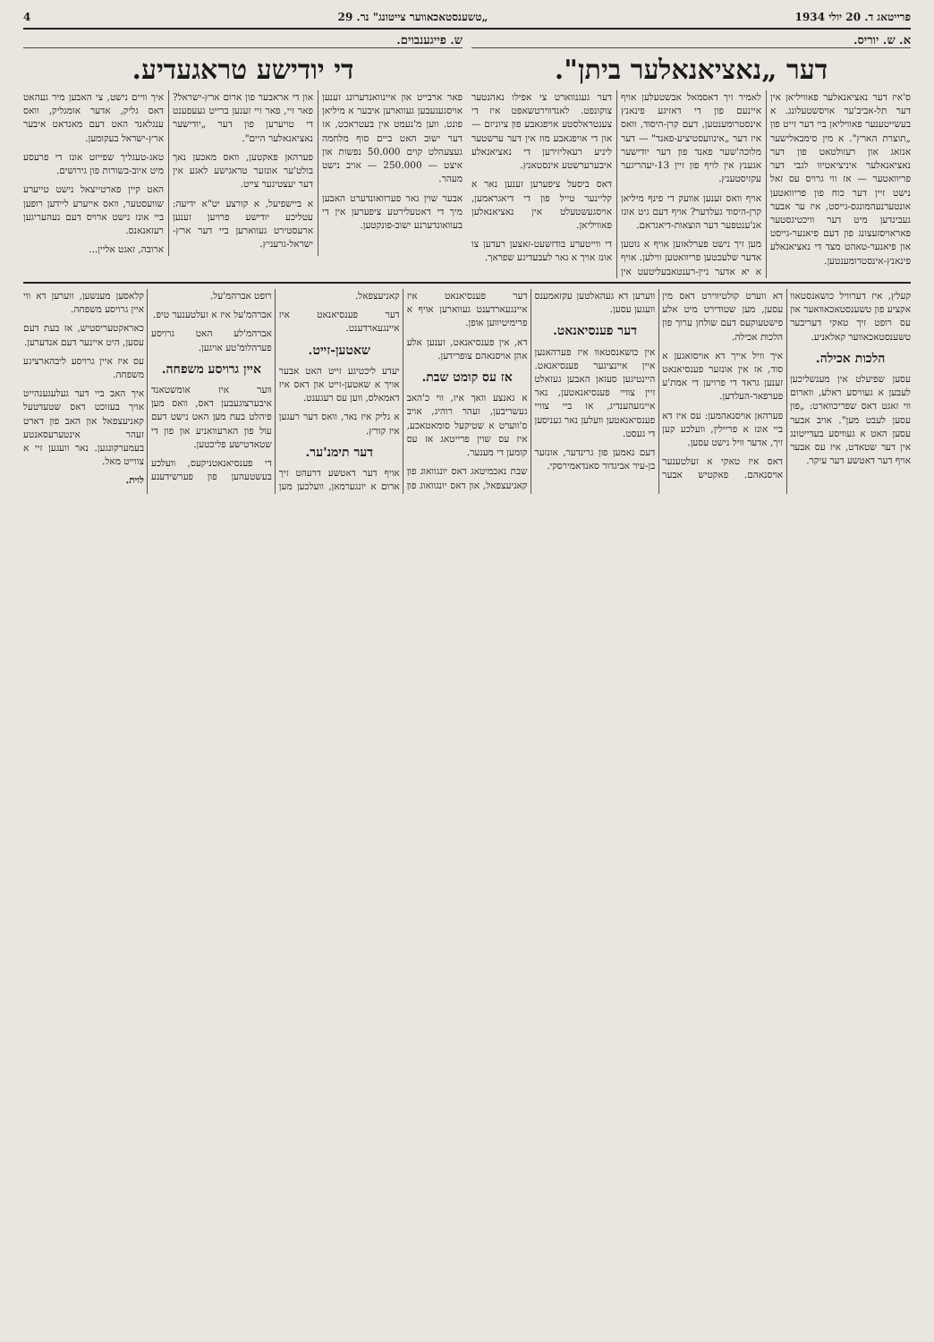פרייטאג ד. 20 יולי 1934 „טשענסטאכאווער צייטונג" נר. 29 4
א. ש. יוריס.
דער „נאציאנאלער ביתן".
ס'איז דער נאציאנאלער פאוויליאן אין דער תל-אביב'ער אויסשטעלונג. א בעשייטענער פאוויליאן ביי דער זייט פון „תוצרת הארץ". א מין סימבאלישער אנזאג און רעזולטאט פון דער נאציאנאלער איניציאטיוו לגבי דער פריוואטער — אז ווי גרויס עס זאל נישט זיין דער כוח פון פריוואטען אונטערנעהמונגס-גייסט, איז ער אבער געבינדען מיט דער וויכטיגסטער פאראויסזעצונג פון דעם פיאנער-גייסט און פיאנער-טאהט מצד די נאציאנאלע פינאנץ-אינסטרומענטען.
לאמיר זיך דאסמאל אבשטעלען אויף איינעם פון די דאזיגע פינאנץ אינסטרומענטען, דעם קרן-היסוד, וואס איז דער „אינוועסטיציע-פאנד" — דער מלוכה'שער פאנד פון דער יודישער אגענץ אין לויף פון זיין 13-יעהריגער עקזיסטענץ.
אויף וואס זענען אוועק די פינף מיליאן קרן-היסוד געלדער? אויף דעם גיט אונז אנ'ענטפער דער הוצאות-דיאגראם.
מען זיך נישט פערלאזען אויף א גוטען אדער שלעכטען פריוואטען ווילען. אויף א יא אדער ניין-רענטאבעליטעט אין דער געגנווארט צי אפילו נאהנטער צוקונפט. לאנדווירטשאפט איז די צענטראלסטע אויפגאבע פון ציוניזם — און די אויפגאבע מוז אין דער ערשטער ליניע רעאליזירען די נאציאנאלע איבערערשטע אינסטאנץ.
דאס ביסעל ציפערען זענען נאר א קליינער טייל פון די דיאגראמען, אויסגעשטעלט אין נאציאנאלען פאוויליאן.
די ווייטערע בודזשעט-זאצען רעדען צו אונז אויך א גאר לעבעדיגע שפראך.
ש. פייגענבוים.
די יודישע טראגעדיע.
פאר ארבייט און איינוואנדערונג זענען אויסגעגעבען געווארען איבער א מיליאן פונט. ווען מ'נעמט אין בעטראכט, אז דער ישוב האט ביים סוף מלחמה געצעהלט קוים 50.000 נפשות און איצט — 250.000 — אויב נישט מעהר.
אבער שוין גאר פערוואונדערט האבען מיך די דאטעלירטע ציפערען אין די בעוואונדערנע ישוב-פונקטען.
און די אראבער פון ארום ארץ-ישראל? פאר זיי, פאר זיי זענען ברייט געעפענט די טויערען פון דער „יודישער נאציאנאלער היים".
פערהאן פאקטען, וואס מאכען נאך בולט'ער אונזער טראגישע לאגע אין דער יעצטיגער צייט.
א ביישפיעל, א קורצע יט"א ידיעה: עטליכע יודישע פרויען זענען ארעסטירט געווארען ביי דער ארץ-ישראל-גרעניץ.
איך וויים נישט, צי האבען מיר געהאט דאס גליק, אדער אומגליק, וואס ענגלאנד האט דעם מאנדאט איבער ארץ-ישראל בעקומען.
טאג-טעגליך שפייזט אונז די פרעסע מיט איוב-בשורות פון גירושים.
האט קיין פארטייצאל נישט טייערע שוועסטער, וואס אייערע ליידען רופען ביי אונז נישט ארויס דעם נעהעריגען רעזאנאנס.
ארובה, זאגט אליין...
קעלץ, איז דערוויל כושאנסטאוו אקציע פון טשענסטאכאוואער און עס רופט זיך טאקי דעריבער טשענסטאכאווער קאלאניע.
הלכות אכילה.
עסען שפיעלט אין מענשליכען לעבען א געוויסע ראלע, ווארום ווי זאגט דאס שפריכווארט: „פון עסען לעבט מען". אויב אבער עסען האט א געוויסע בעדייטונג אין דער שטאדט, איז עס אבער אויף דער דאטשע דער עיקר.
דא ווערט קולטיווירט דאס מין עסען, מען שטודירט מיט אלע פישטעוקעס דעם שולחן ערוך פון הלכות אכילה.
איך וויל אייך דא אויסזאגען א סוד, אז אין אונזער פענסיאנאט זענען גראד די פרויען די אמת'ע פערפאר-העלדען.
פערהאן אויסנאהמען: עס איז דא ביי אונז א פריילין, וועלכע קען זיך, אדער וויל נישט עסען.
דאס איז טאקי א זעלטענער אויסנאהם. פאקטיש אבער ווערען דא געהאלטען עקזאמענס וועגען עסען.
דער פענסיאנאט.
אין כושאנסטאוו איז פערהאנען איין איינציגער פענסיאנאט. היינטיגען סעזאן האבען געזאלט זיין צוויי פענסיאנאטען, נאר איינזעהענדיג, אז ביי צוויי פענסיאנאטען וועלען נאר געניסען די געסט.
דעם נאמען פון גרינדער, אונזער בן-עיר אביגדור סאנדאמירסקי.
דער פענסיאנאט איז איינגעארדענט געווארען אויף א פרימיטיווען אופן.
דא, אין פענסיאנאט, זענען אלע אהן אויסנאהם צופרידען.
אז עס קומט שבת.
א גאנצע וואך איז, ווי כ'האב געשריבען, זעהר רוהיג, אויב ס'ווערט א שטיקעל סומאטאכע, איז עס שוין פרייטאג אז עס קומען די מענער.
שבת נאכמיטאג דאס יונגוואוג פון קאניעצפאל, און דאס יונגוואוג פון קאניעצפאל.
דער פענסיאנאט איז איינגעארדענט.
שאטען-זייט.
יעדע ליכטיגע זייט האט אבער אויך א שאטען-זייט און דאס איז דאמאלס, ווען עס רעגענט.
א גליק איז נאר, וואס דער רעגען איז קורץ.
דער תימנ'ער.
אויף דער דאטשע דרעהט זיך ארום א יונגערמאן, וועלכען מען רופט אברהמ'על.
אברהמ'על איז א זעלטענער טיפ.
אברהמ'לע האט גרויסע פערהלומ'טע אויגען.
איין גרויסע משפחה.
ווער איז אומשטאנד איבערצוגעבען דאס, וואס מען פיהלט בעת מען האט נישט דעם עול פון הארעוואניע און פון די שטאדטישע פליכטען.
די פענסיאנאטניקעס, וועלכע בעשטעהען פון פערשידענע קלאסען מענשען, ווערען דא ווי איין גרויסע משפחה.
כאראקטעריסטיש, אז בעת דעם עסען, היט איינער דעם אנדערען.
עס איז איין גרויסע ליבהארציגע משפחה.
איך האב ביי דער געלעגענהייט אויך בעזוכט דאס שטעדטעל קאניעצפאל און האב פון דארט זעהר אינטערעסאנטע בעמערקונגען. נאר וועגען זיי א צווייט מאל.
לוית.